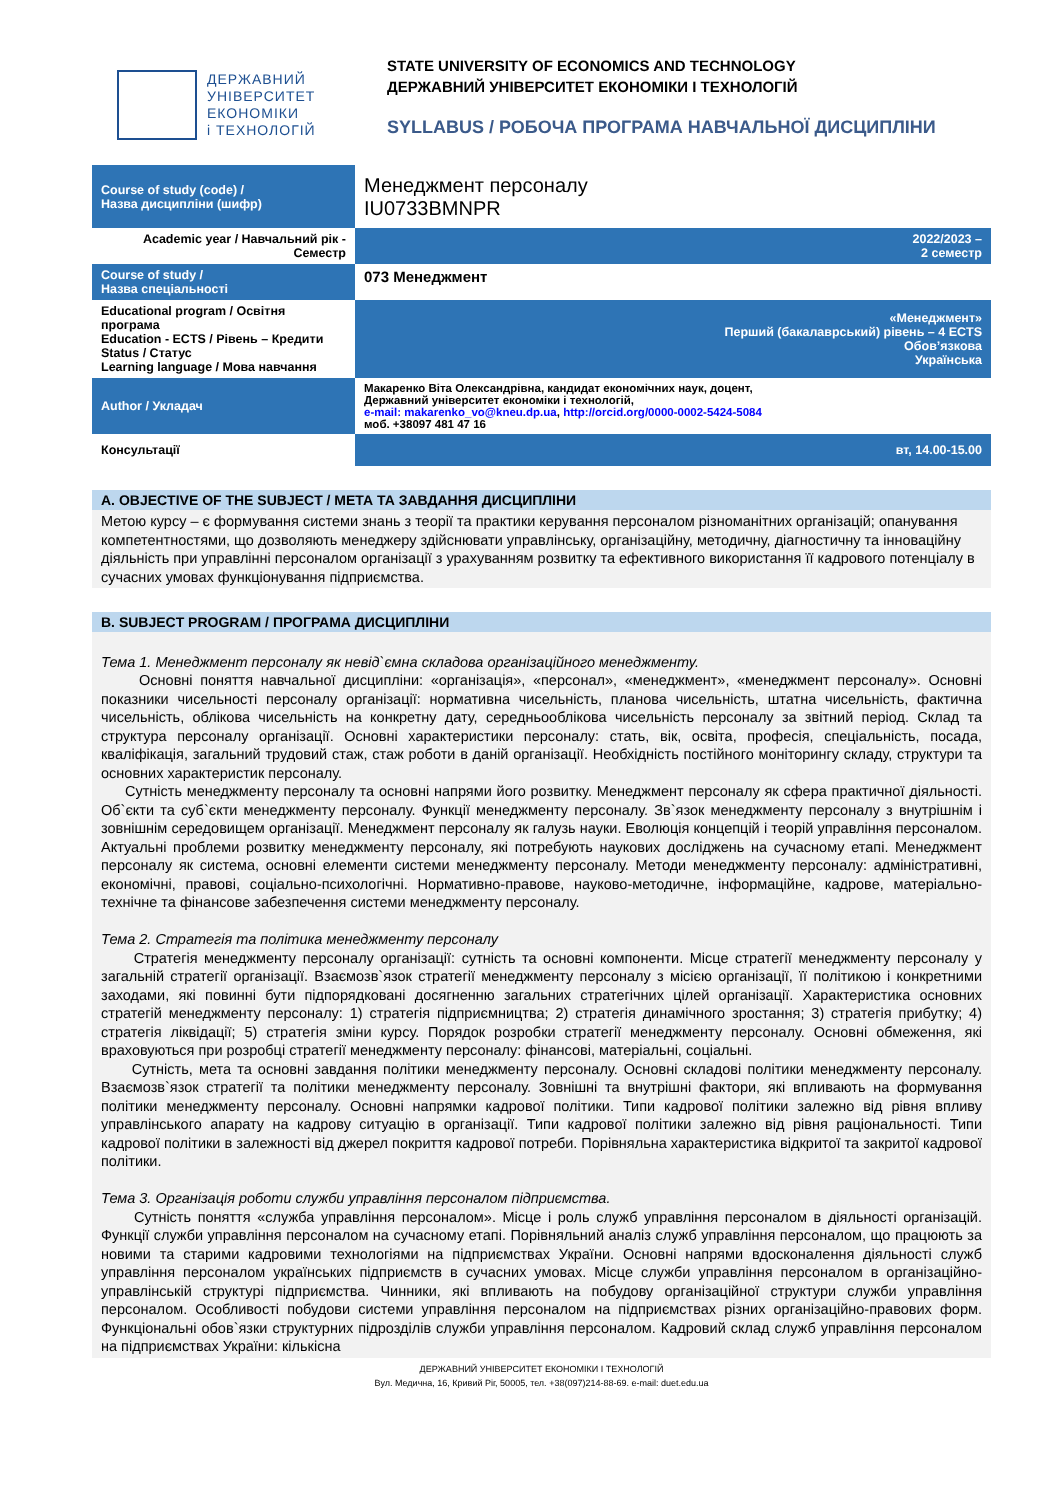ДЕРЖАВНИЙ
УНІВЕРСИТЕТ
ЕКОНОМІКИ
і ТЕХНОЛОГІЙ
STATE UNIVERSITY OF ECONOMICS AND TECHNOLOGY
ДЕРЖАВНИЙ УНІВЕРСИТЕТ ЕКОНОМІКИ І ТЕХНОЛОГІЙ
SYLLABUS / РОБОЧА ПРОГРАМА НАВЧАЛЬНОЇ ДИСЦИПЛІНИ
| Course of study (code) / Назва дисципліни (шифр) | Менеджмент персоналу IU0733BMNPR |
| Academic year / Навчальний рік - Семестр | 2022/2023 – 2 семестр |
| Course of study / Назва спеціальності | 073 Менеджмент |
| Educational program / Освітня програма Education - ECTS / Рівень – Кредити Status / Статус Learning language / Мова навчання | «Менеджмент» Перший (бакалаврський) рівень – 4 ECTS Обов’язкова Українська |
| Author / Укладач | Макаренко Віта Олександрівна, кандидат економічних наук, доцент, Державний університет економіки і технологій, e-mail: makarenko_vo@kneu.dp.ua , http://orcid.org/0000-0002-5424-5084 моб. +38097 481 47 16 |
| Консультації | вт, 14.00-15.00 |
A. OBJECTIVE OF THE SUBJECT / МЕТА ТА ЗАВДАННЯ ДИСЦИПЛІНИ
Метою курсу – є формування системи знань з теорії та практики керування персоналом різноманітних організацій; опанування компетентностями, що дозволяють менеджеру здійснювати управлінську, організаційну, методичну, діагностичну та інноваційну діяльність при управлінні персоналом організації з урахуванням розвитку та ефективного використання її кадрового потенціалу в сучасних умовах функціонування підприємства.
B. SUBJECT PROGRAM / ПРОГРАМА ДИСЦИПЛІНИ
Тема 1. Менеджмент персоналу як невід`ємна складова організаційного менеджменту.
Основні поняття навчальної дисципліни: «організація», «персонал», «менеджмент», «менеджмент персоналу». Основні показники чисельності персоналу організації: нормативна чисельність, планова чисельність, штатна чисельність, фактична чисельність, облікова чисельність на конкретну дату, середньооблікова чисельність персоналу за звітний період. Склад та структура персоналу організації. Основні характеристики персоналу: стать, вік, освіта, професія, спеціальність, посада, кваліфікація, загальний трудовий стаж, стаж роботи в даній організації. Необхідність постійного моніторингу складу, структури та основних характеристик персоналу.
Сутність менеджменту персоналу та основні напрями його розвитку. Менеджмент персоналу як сфера практичної діяльності. Об`єкти та суб`єкти менеджменту персоналу. Функції менеджменту персоналу. Зв`язок менеджменту персоналу з внутрішнім і зовнішнім середовищем організації. Менеджмент персоналу як галузь науки. Еволюція концепцій і теорій управління персоналом. Актуальні проблеми розвитку менеджменту персоналу, які потребують наукових досліджень на сучасному етапі. Менеджмент персоналу як система, основні елементи системи менеджменту персоналу. Методи менеджменту персоналу: адміністративні, економічні, правові, соціально-психологічні. Нормативно-правове, науково-методичне, інформаційне, кадрове, матеріально-технічне та фінансове забезпечення системи менеджменту персоналу.
Тема 2. Стратегія та політика менеджменту персоналу
Стратегія менеджменту персоналу організації: сутність та основні компоненти. Місце стратегії менеджменту персоналу у загальній стратегії організації. Взаємозв`язок стратегії менеджменту персоналу з місією організації, її політикою і конкретними заходами, які повинні бути підпорядковані досягненню загальних стратегічних цілей організації. Характеристика основних стратегій менеджменту персоналу: 1) стратегія підприємництва; 2) стратегія динамічного зростання; 3) стратегія прибутку; 4) стратегія ліквідації; 5) стратегія зміни курсу. Порядок розробки стратегії менеджменту персоналу. Основні обмеження, які враховуються при розробці стратегії менеджменту персоналу: фінансові, матеріальні, соціальні.
Сутність, мета та основні завдання політики менеджменту персоналу. Основні складові політики менеджменту персоналу. Взаємозв`язок стратегії та політики менеджменту персоналу. Зовнішні та внутрішні фактори, які впливають на формування політики менеджменту персоналу. Основні напрямки кадрової політики. Типи кадрової політики залежно від рівня впливу управлінського апарату на кадрову ситуацію в організації. Типи кадрової політики залежно від рівня раціональності. Типи кадрової політики в залежності від джерел покриття кадрової потреби. Порівняльна характеристика відкритої та закритої кадрової політики.
Тема 3. Організація роботи служби управління персоналом підприємства.
Сутність поняття «служба управління персоналом». Місце і роль служб управління персоналом в діяльності організацій. Функції служби управління персоналом на сучасному етапі. Порівняльний аналіз служб управління персоналом, що працюють за новими та старими кадровими технологіями на підприємствах України. Основні напрями вдосконалення діяльності служб управління персоналом українських підприємств в сучасних умовах. Місце служби управління персоналом в організаційно-управлінській структурі підприємства. Чинники, які впливають на побудову організаційної структури служби управління персоналом. Особливості побудови системи управління персоналом на підприємствах різних організаційно-правових форм. Функціональні обов`язки структурних підрозділів служби управління персоналом. Кадровий склад служб управління персоналом на підприємствах України: кількісна
ДЕРЖАВНИЙ УНІВЕРСИТЕТ ЕКОНОМІКИ І ТЕХНОЛОГІЙ
Вул. Медична, 16, Кривий Ріг, 50005, тел. +38(097)214-88-69. e-mail: duet.edu.ua